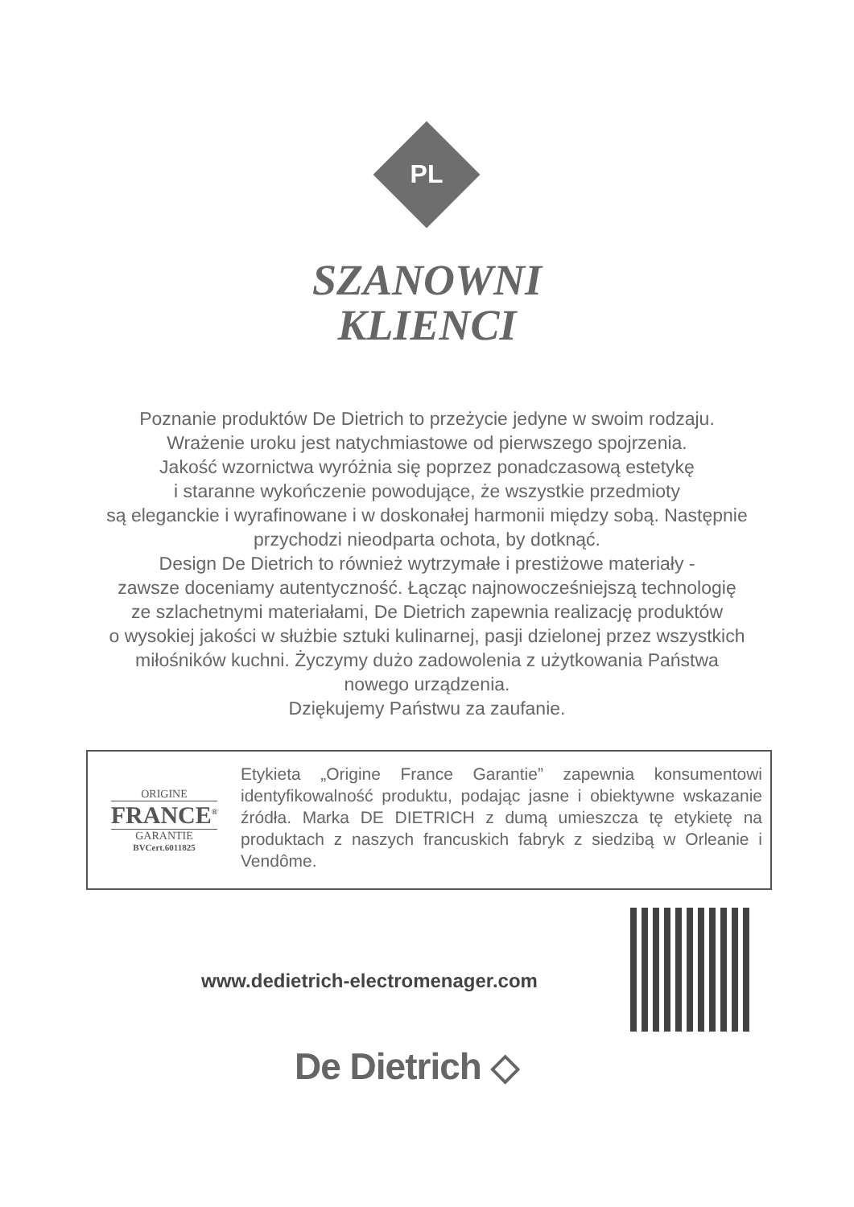PL
SZANOWNI
KLIENCI
Poznanie produktów De Dietrich to przeżycie jedyne w swoim rodzaju.
Wrażenie uroku jest natychmiastowe od pierwszego spojrzenia.
Jakość wzornictwa wyróżnia się poprzez ponadczasową estetykę
i staranne wykończenie powodujące, że wszystkie przedmioty
są eleganckie i wyrafinowane i w doskonałej harmonii między sobą. Następnie
przychodzi nieodparta ochota, by dotknąć.
Design De Dietrich to również wytrzymałe i prestiżowe materiały -
zawsze doceniamy autentyczność. Łącząc najnowocześniejszą technologię
ze szlachetnymi materiałami, De Dietrich zapewnia realizację produktów
o wysokiej jakości w służbie sztuki kulinarnej, pasji dzielonej przez wszystkich
miłośników kuchni. Życzymy dużo zadowolenia z użytkowania Państwa
nowego urządzenia.
Dziękujemy Państwu za zaufanie.
ORIGINE
FRANCE<sup>®</sup>
GARANTIE
BVCert.6011825
Etykieta „Origine France Garantie” zapewnia konsumentowi identyfikowalność produktu, podając jasne i obiektywne wskazanie źródła. Marka DE DIETRICH z dumą umieszcza tę etykietę na produktach z naszych francuskich fabryk z siedzibą w Orleanie i Vendôme.
www.dedietrich-electromenager.com
De Dietrich ◇